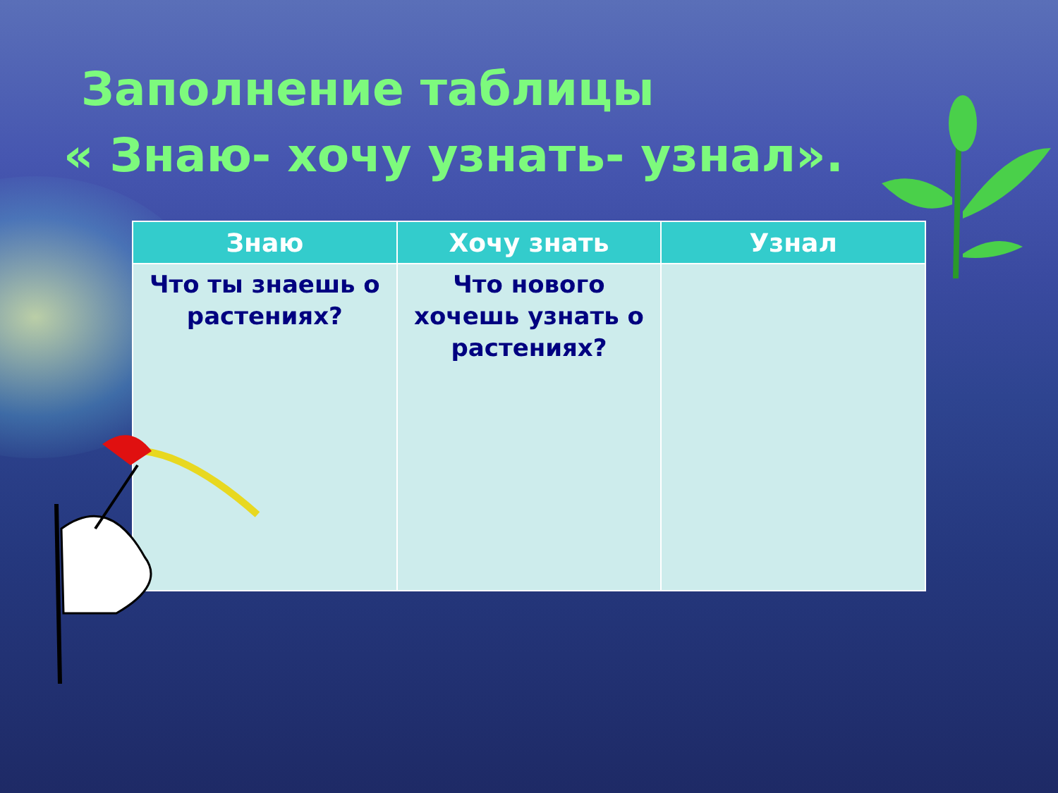Заполнение таблицы
« Знаю- хочу узнать- узнал».
| Знаю | Хочу знать | Узнал |
| --- | --- | --- |
| Что ты знаешь о растениях? | Что нового хочешь узнать о растениях? | |